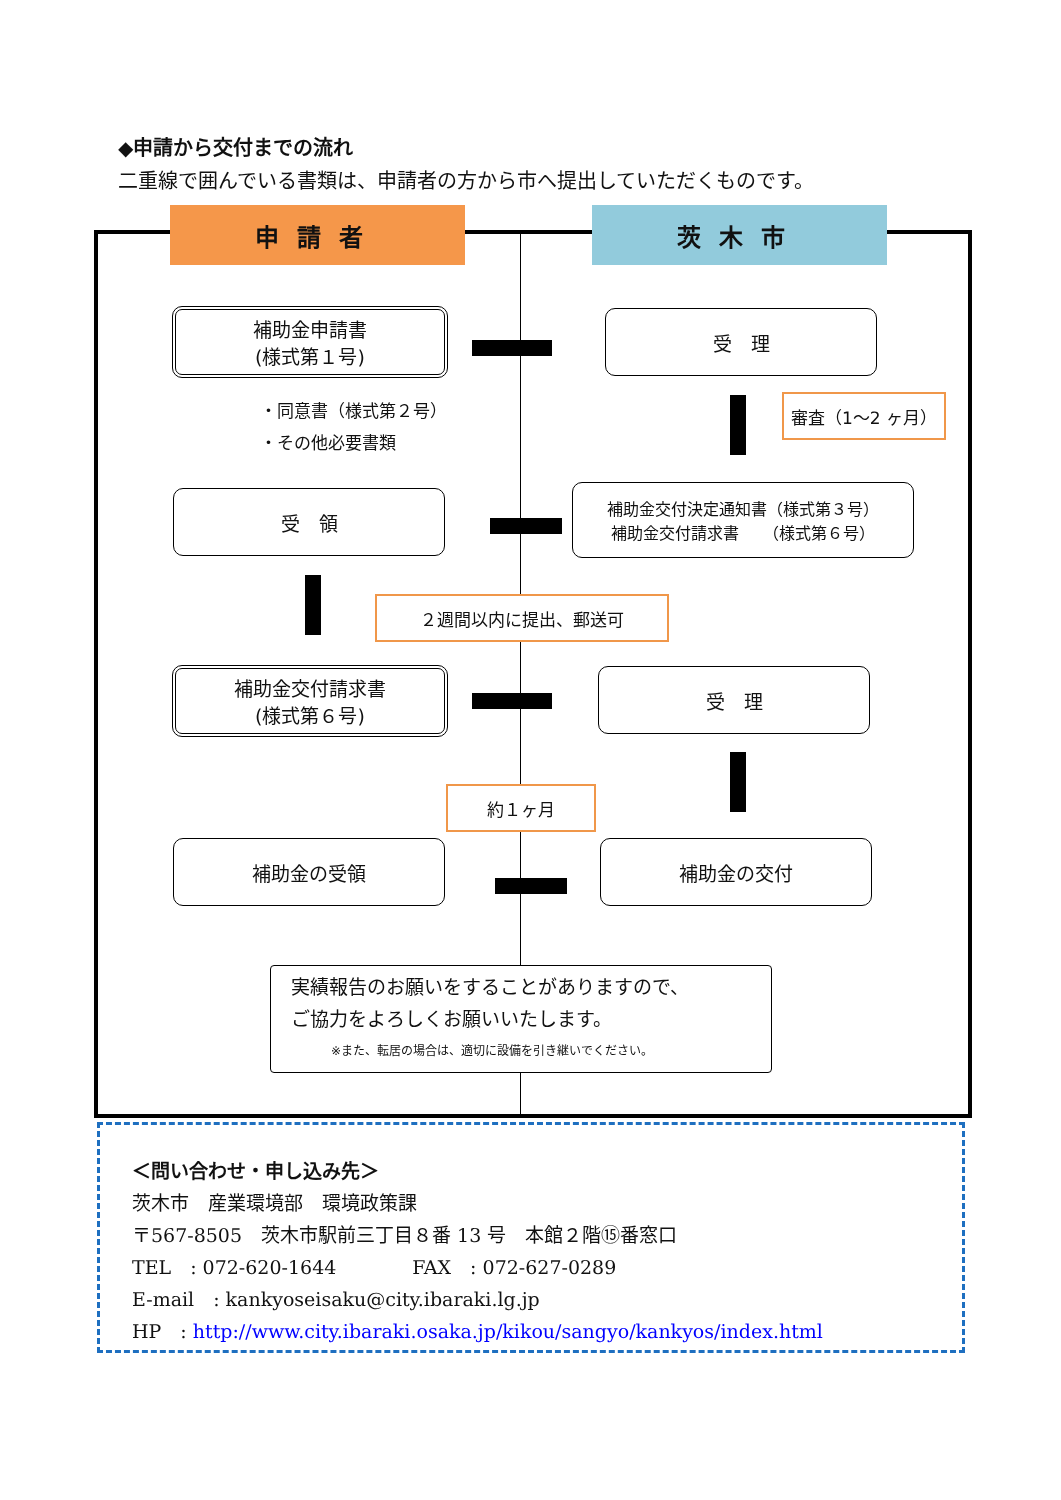◆申請から交付までの流れ
二重線で囲んでいる書類は、申請者の方から市へ提出していただくものです。
申請者 茨木市
補助金申請書
(様式第１号)
受　理
・同意書（様式第２号）
・その他必要書類
審査（1～2 ヶ月）
受　領
補助金交付決定通知書（様式第３号）
補助金交付請求書　　（様式第６号）
２週間以内に提出、郵送可
補助金交付請求書
(様式第６号)
受　理
約１ヶ月
補助金の受領 補助金の交付
実績報告のお願いをすることがありますので、
ご協力をよろしくお願いいたします。
※また、転居の場合は、適切に設備を引き継いでください。
＜問い合わせ・申し込み先＞
茨木市　産業環境部　環境政策課
〒567-8505　茨木市駅前三丁目８番 13 号　本館２階⑮番窓口
TEL　: 072-620-1644　　　　FAX　: 072-627-0289
E-mail　: kankyoseisaku@city.ibaraki.lg.jp
HP　: http://www.city.ibaraki.osaka.jp/kikou/sangyo/kankyos/index.html